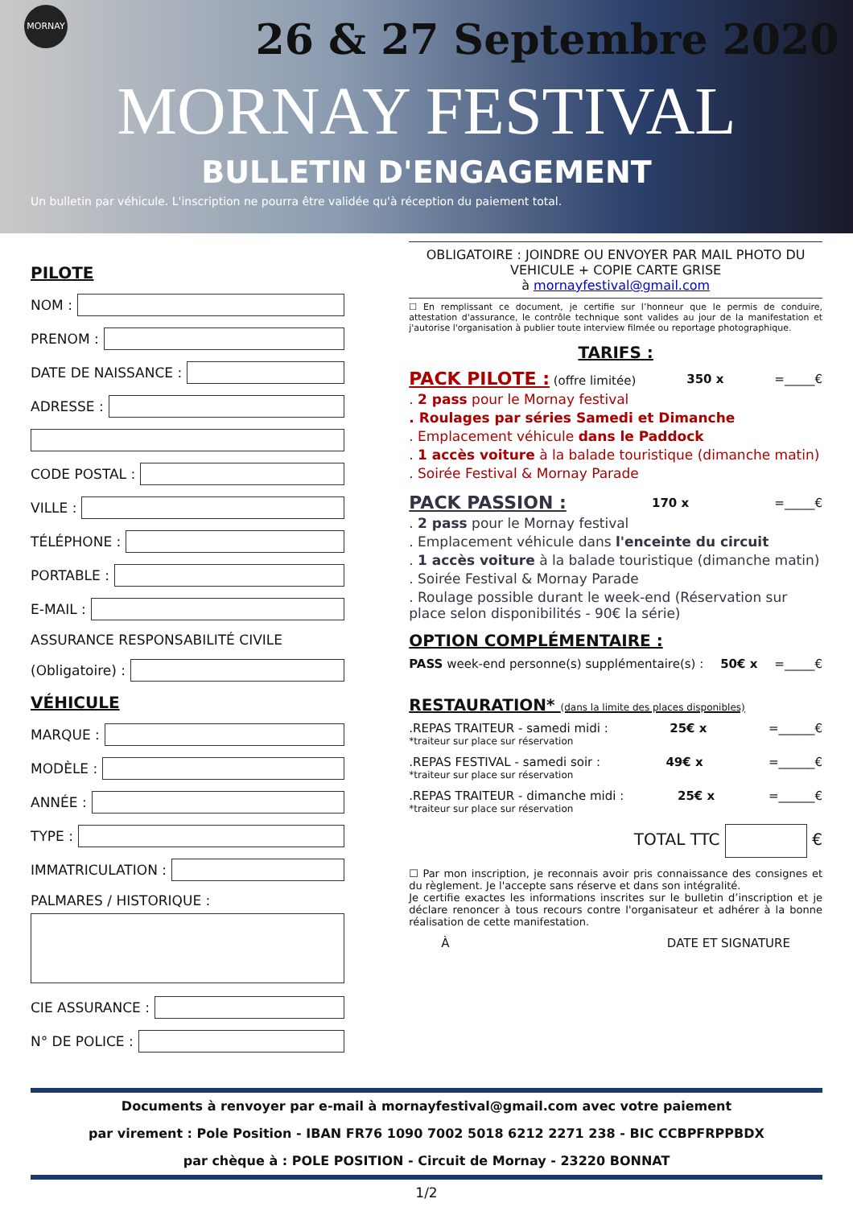MORNAY
26 & 27 Septembre 2020
MORNAY FESTIVAL
BULLETIN D'ENGAGEMENT
Un bulletin par véhicule. L'inscription ne pourra être validée qu'à réception du paiement total.
PILOTE
NOM :
PRENOM :
DATE DE NAISSANCE :
ADRESSE :
CODE POSTAL :
VILLE :
TÉLÉPHONE :
PORTABLE :
E-MAIL :
ASSURANCE RESPONSABILITÉ CIVILE
(Obligatoire) :
VÉHICULE
MARQUE :
MODÈLE :
ANNÉE :
TYPE :
IMMATRICULATION :
PALMARES / HISTORIQUE :
CIE ASSURANCE :
N° DE POLICE :
OBLIGATOIRE : JOINDRE OU ENVOYER PAR MAIL PHOTO DU VEHICULE + COPIE CARTE GRISE
à mornayfestival@gmail.com
☐ En remplissant ce document, je certifie sur l’honneur que le permis de conduire, attestation d'assurance, le contrôle technique sont valides au jour de la manifestation et j'autorise l'organisation à publier toute interview filmée ou reportage photographique.
TARIFS :
PACK PILOTE : (offre limitée) 350 x =_____€
. 2 pass pour le Mornay festival
. Roulages par séries Samedi et Dimanche
. Emplacement véhicule dans le Paddock
. 1 accès voiture à la balade touristique (dimanche matin)
. Soirée Festival & Mornay Parade
PACK PASSION : 170 x =_____€
. 2 pass pour le Mornay festival
. Emplacement véhicule dans l'enceinte du circuit
. 1 accès voiture à la balade touristique (dimanche matin)
. Soirée Festival & Mornay Parade
. Roulage possible durant le week-end (Réservation sur place selon disponibilités - 90€ la série)
OPTION COMPLÉMENTAIRE :
PASS week-end personne(s) supplémentaire(s) : 50€ x =_____€
RESTAURATION* (dans la limite des places disponibles)
.REPAS TRAITEUR - samedi midi : 25€ x =______€
*traiteur sur place sur réservation
.REPAS FESTIVAL - samedi soir : 49€ x =______€
*traiteur sur place sur réservation
.REPAS TRAITEUR - dimanche midi : 25€ x =______€
*traiteur sur place sur réservation
TOTAL TTC €
☐ Par mon inscription, je reconnais avoir pris connaissance des consignes et du règlement. Je l'accepte sans réserve et dans son intégralité.
Je certifie exactes les informations inscrites sur le bulletin d’inscription et je déclare renoncer à tous recours contre l'organisateur et adhérer à la bonne réalisation de cette manifestation.
À DATE ET SIGNATURE
Documents à renvoyer par e-mail à mornayfestival@gmail.com avec votre paiement
par virement : Pole Position - IBAN FR76 1090 7002 5018 6212 2271 238 - BIC CCBPFRPPBDX
par chèque à : POLE POSITION - Circuit de Mornay - 23220 BONNAT
1/2